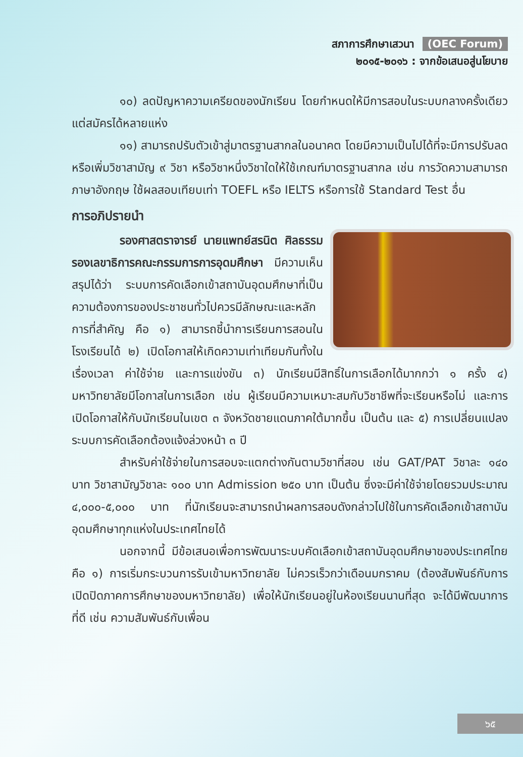สภาการศึกษาเสวนา (OEC Forum)
๒๐๑๕-๒๐๑๖ : จากข้อเสนอสู่นโยบาย
๑๐) ลดปัญหาความเครียดของนักเรียน โดยกำหนดให้มีการสอบในระบบกลางครั้งเดียวแต่สมัครได้หลายแห่ง
๑๑) สามารถปรับตัวเข้าสู่มาตรฐานสากลในอนาคต โดยมีความเป็นไปได้ที่จะมีการปรับลดหรือเพิ่มวิชาสามัญ ๙ วิชา หรือวิชาหนึ่งวิชาใดให้ใช้เกณฑ์มาตรฐานสากล เช่น การวัดความสามารถภาษาอังกฤษ ใช้ผลสอบเทียบเท่า TOEFL หรือ IELTS หรือการใช้ Standard Test อื่น
การอภิปรายนำ
รองศาสตราจารย์ นายแพทย์สรนิต ศิลธรรม รองเลขาธิการคณะกรรมการการอุดมศึกษา มีความเห็นสรุปได้ว่า ระบบการคัดเลือกเข้าสถาบันอุดมศึกษาที่เป็นความต้องการของประชาชนทั่วไปควรมีลักษณะและหลักการที่สำคัญ คือ ๑) สามารถชี้นำการเรียนการสอนในโรงเรียนได้ ๒) เปิดโอกาสให้เกิดความเท่าเทียมกันทั้งในเรื่องเวลา ค่าใช้จ่าย และการแข่งขัน ๓) นักเรียนมีสิทธิ์ในการเลือกได้มากกว่า ๑ ครั้ง ๔) มหาวิทยาลัยมีโอกาสในการเลือก เช่น ผู้เรียนมีความเหมาะสมกับวิชาชีพที่จะเรียนหรือไม่ และการเปิดโอกาสให้กับนักเรียนในเขต ๓ จังหวัดชายแดนภาคใต้มากขึ้น เป็นต้น และ ๕) การเปลี่ยนแปลงระบบการคัดเลือกต้องแจ้งล่วงหน้า ๓ ปี
สำหรับค่าใช้จ่ายในการสอบจะแตกต่างกันตามวิชาที่สอบ เช่น GAT/PAT วิชาละ ๑๔๐ บาท วิชาสามัญวิชาละ ๑๐๐ บาท Admission ๒๕๐ บาท เป็นต้น ซึ่งจะมีค่าใช้จ่ายโดยรวมประมาณ ๔,๐๐๐-๕,๐๐๐ บาท ที่นักเรียนจะสามารถนำผลการสอบดังกล่าวไปใช้ในการคัดเลือกเข้าสถาบันอุดมศึกษาทุกแห่งในประเทศไทยได้
นอกจากนี้ มีข้อเสนอเพื่อการพัฒนาระบบคัดเลือกเข้าสถาบันอุดมศึกษาของประเทศไทย คือ ๑) การเริ่มกระบวนการรับเข้ามหาวิทยาลัย ไม่ควรเร็วกว่าเดือนมกราคม (ต้องสัมพันธ์กับการเปิดปิดภาคการศึกษาของมหาวิทยาลัย) เพื่อให้นักเรียนอยู่ในห้องเรียนนานที่สุด จะได้มีพัฒนาการที่ดี เช่น ความสัมพันธ์กับเพื่อน
๖๕